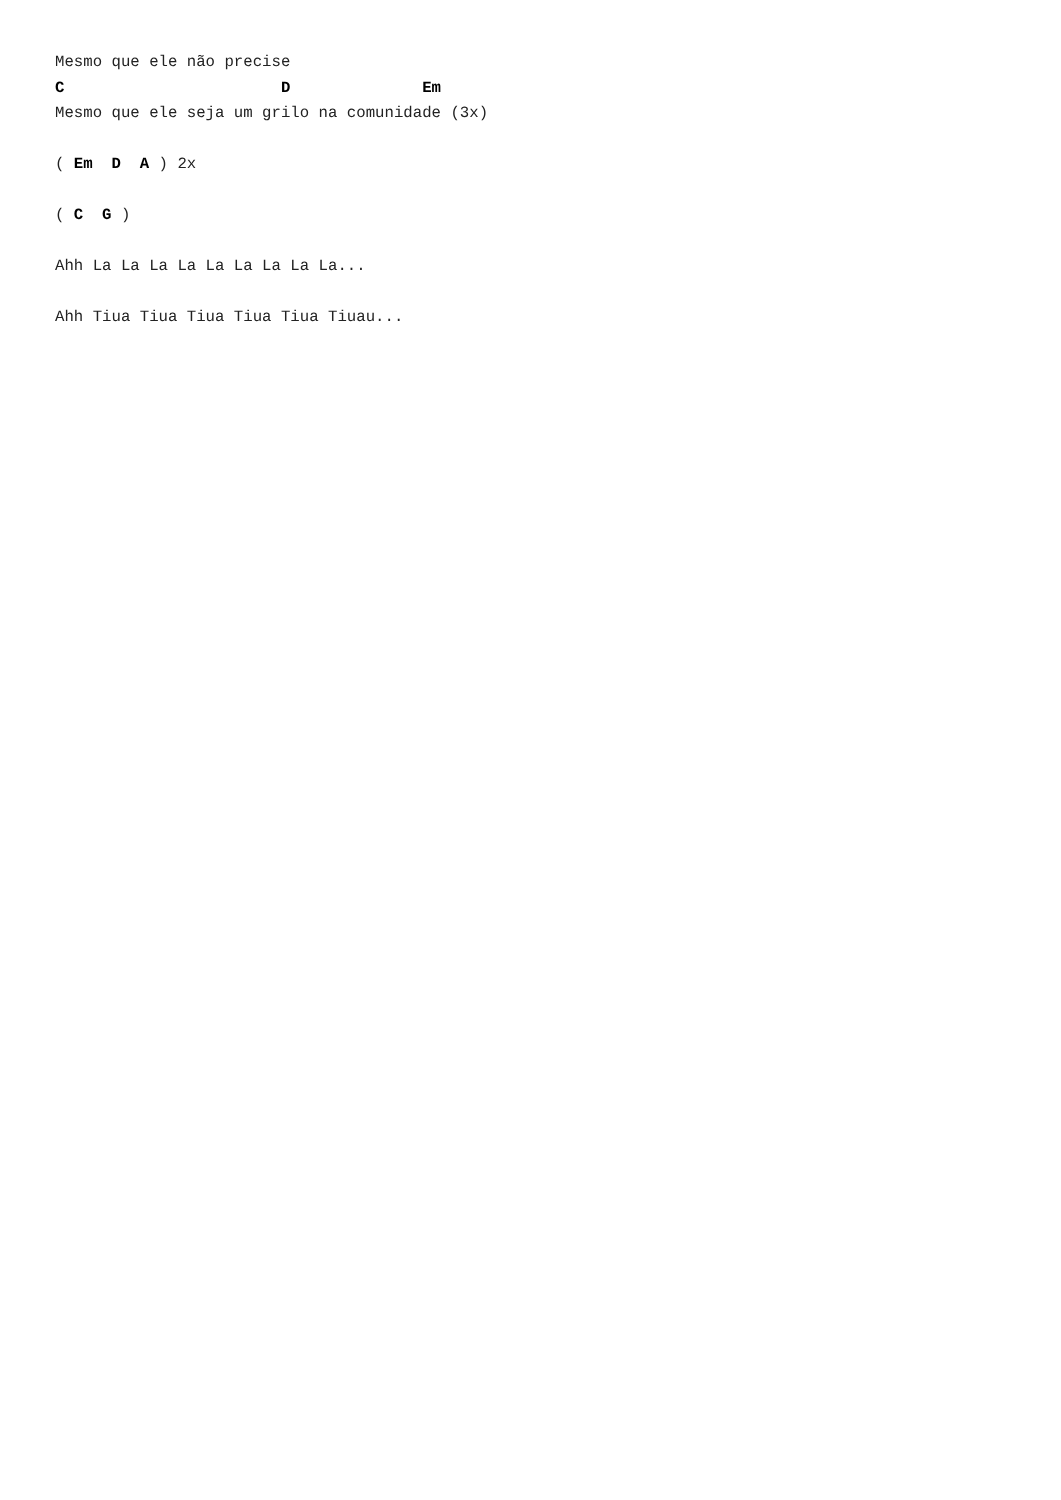Mesmo que ele não precise
C                       D              Em
Mesmo que ele seja um grilo na comunidade (3x)

( Em  D  A ) 2x

( C  G )

Ahh La La La La La La La La La...

Ahh Tiua Tiua Tiua Tiua Tiua Tiuau...